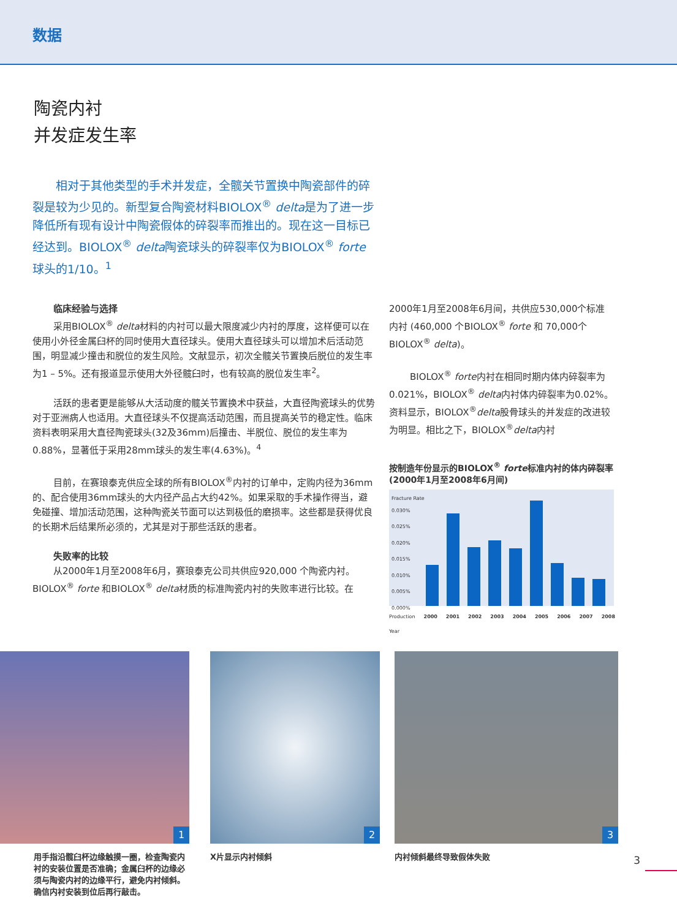数据
陶瓷内衬
并发症发生率
  相对于其他类型的手术并发症，全髋关节置换中陶瓷部件的碎裂是较为少见的。新型复合陶瓷材料BIOLOX<sup>®</sup> delta是为了进一步降低所有现有设计中陶瓷假体的碎裂率而推出的。现在这一目标已经达到。BIOLOX<sup>®</sup> delta陶瓷球头的碎裂率仅为BIOLOX<sup>®</sup> forte 球头的1/10。<sup>1</sup>
临床经验与选择
采用BIOLOX<sup>®</sup> delta材料的内衬可以最大限度减少内衬的厚度，这样便可以在使用小外径金属臼杯的同时使用大直径球头。使用大直径球头可以增加术后活动范围，明显减少撞击和脱位的发生风险。文献显示，初次全髋关节置换后脱位的发生率为1 – 5%。还有报道显示使用大外径髋臼时，也有较高的脱位发生率<sup>2</sup>。
活跃的患者更是能够从大活动度的髋关节置换术中获益，大直径陶瓷球头的优势对于亚洲病人也适用。大直径球头不仅提高活动范围，而且提高关节的稳定性。临床资料表明采用大直径陶瓷球头(32及36mm)后撞击、半脱位、脱位的发生率为0.88%，显著低于采用28mm球头的发生率(4.63%)。<sup>4</sup>
目前，在赛琅泰克供应全球的所有BIOLOX<sup>®</sup>内衬的订单中，定购内径为36mm的、配合使用36mm球头的大内径产品占大约42%。如果采取的手术操作得当，避免碰撞、增加活动范围，这种陶瓷关节面可以达到极低的磨损率。这些都是获得优良的长期术后结果所必须的，尤其是对于那些活跃的患者。
失败率的比较
从2000年1月至2008年6月，赛琅泰克公司共供应920,000 个陶瓷内衬。BIOLOX<sup>®</sup> forte 和BIOLOX<sup>®</sup> delta材质的标准陶瓷内衬的失败率进行比较。在
2000年1月至2008年6月间，共供应530,000个标准内衬 (460,000 个BIOLOX<sup>®</sup> forte 和 70,000个BIOLOX<sup>®</sup> delta)。
BIOLOX<sup>®</sup> forte内衬在相同时期内体内碎裂率为0.021%，BIOLOX<sup>®</sup> delta内衬体内碎裂率为0.02%。资料显示，BIOLOX<sup>®</sup>delta股骨球头的并发症的改进较为明显。相比之下，BIOLOX<sup>®</sup>delta内衬
按制造年份显示的BIOLOX<sup>®</sup> forte标准内衬的体内碎裂率 (2000年1月至2008年6月间)
Fracture Rate
0.030%
0.025%
0.020%
0.015%
0.010%
0.005%
0.000%
Production Year 2000 2001 2002 2003 2004 2005 2006 2007 2008
1
用手指沿髋臼杯边缘触摸一圈，检查陶瓷内衬的安装位置是否准确；金属臼杯的边缘必须与陶瓷内衬的边缘平行，避免内衬倾斜。确信内衬安装到位后再行敲击。
2
X片显示内衬倾斜
3
内衬倾斜最终导致假体失败
3